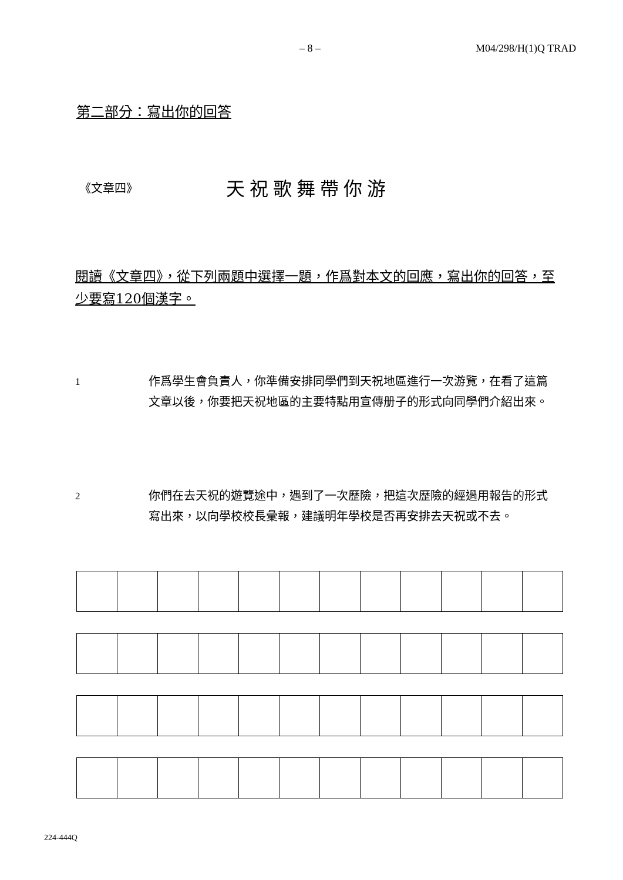– 8 – M04/298/H(1)Q TRAD
第二部分：寫出你的回答
《文章四》 天祝歌舞帶你游
閱讀《文章四》，從下列兩題中選擇一題，作爲對本文的回應，寫出你的回答，至少要寫120個漢字。
1 作爲學生會負責人，你準備安排同學們到天祝地區進行一次游覽，在看了這篇文章以後，你要把天祝地區的主要特點用宣傳册子的形式向同學們介紹出來。
2 你們在去天祝的遊覽途中，遇到了一次歷險，把這次歷險的經過用報告的形式寫出來，以向學校校長彙報，建議明年學校是否再安排去天祝或不去。
224-444Q